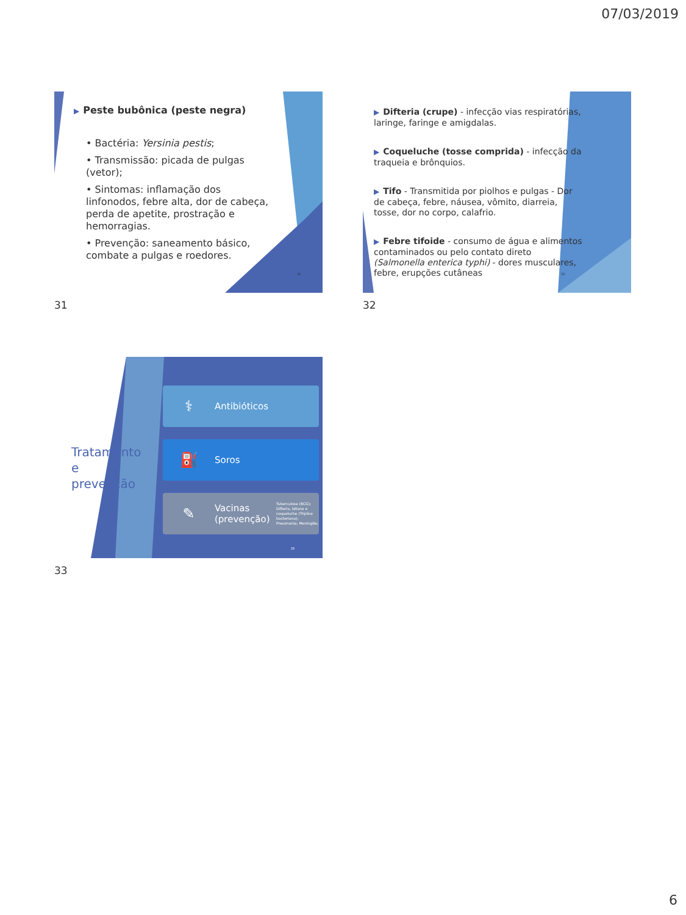07/03/2019
▶ Peste bubônica (peste negra)
• Bactéria: Yersinia pestis;
• Transmissão: picada de pulgas (vetor);
• Sintomas: inflamação dos linfonodos, febre alta, dor de cabeça, perda de apetite, prostração e hemorragias.
• Prevenção: saneamento básico, combate a pulgas e roedores.
31
31
▶ Difteria (crupe) - infecção vias respiratórias, laringe, faringe e amigdalas.
▶ Coqueluche (tosse comprida) - infecção da traqueia e brônquios.
▶ Tifo - Transmitida por piolhos e pulgas - Dor de cabeça, febre, náusea, vômito, diarreia, tosse, dor no corpo, calafrio.
▶ Febre tifoide - consumo de água e alimentos contaminados ou pelo contato direto (Salmonella enterica typhi) - dores musculares, febre, erupções cutâneas
32
32
Tratamento e prevenção
⚕ Antibióticos
⛽ Soros
✎ Vacinas (prevenção) Tuberculose (BCG); Difteria, tétano e coqueluche (Tríplice bacteriana); Pneumonia; Meningite;
33
33
6